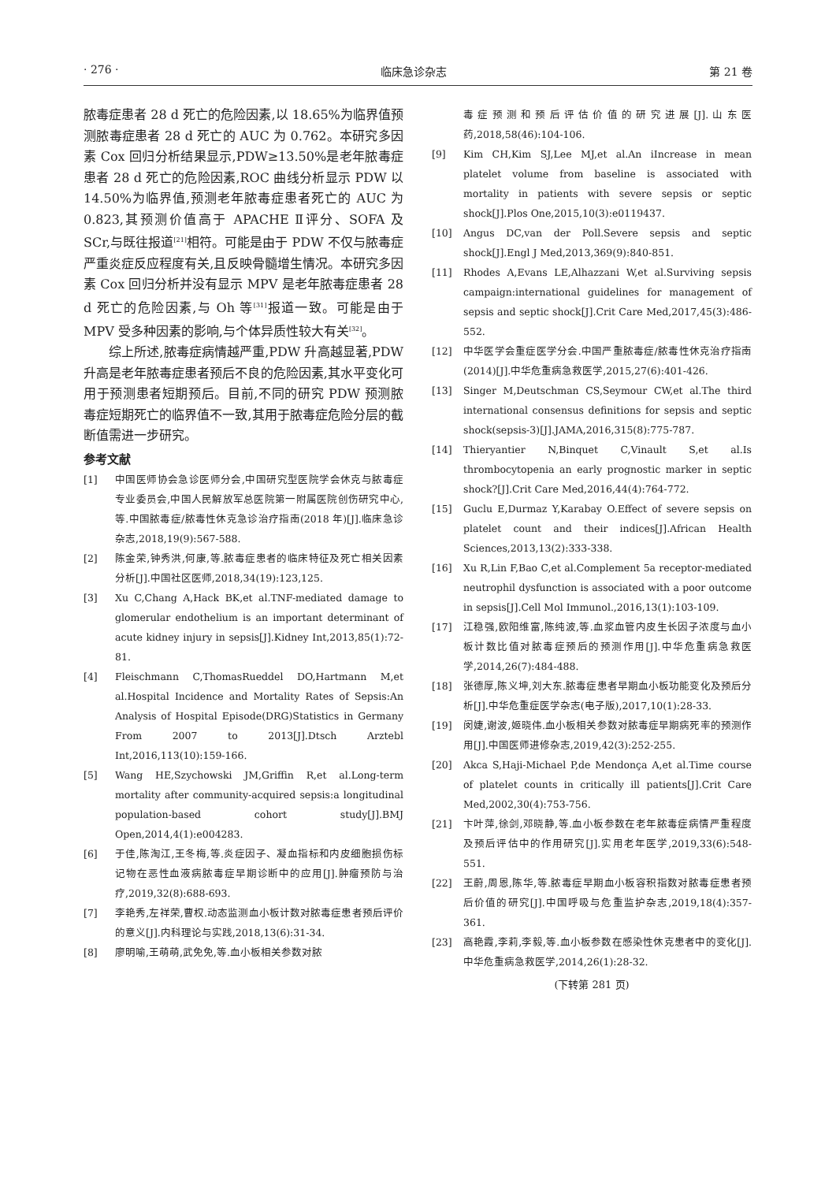· 276 · 临床急诊杂志 第 21 卷
脓毒症患者 28 d 死亡的危险因素,以 18.65%为临界值预测脓毒症患者 28 d 死亡的 AUC 为 0.762。本研究多因素 Cox 回归分析结果显示,PDW≥13.50%是老年脓毒症患者 28 d 死亡的危险因素,ROC 曲线分析显示 PDW 以 14.50%为临界值,预测老年脓毒症患者死亡的 AUC 为 0.823,其预测价值高于 APACHE Ⅱ评分、SOFA 及 SCr,与既往报道<sup>[21]</sup>相符。可能是由于 PDW 不仅与脓毒症严重炎症反应程度有关,且反映骨髓增生情况。本研究多因素 Cox 回归分析并没有显示 MPV 是老年脓毒症患者 28 d 死亡的危险因素,与 Oh 等<sup>[31]</sup>报道一致。可能是由于 MPV 受多种因素的影响,与个体异质性较大有关<sup>[32]</sup>。
综上所述,脓毒症病情越严重,PDW 升高越显著,PDW 升高是老年脓毒症患者预后不良的危险因素,其水平变化可用于预测患者短期预后。目前,不同的研究 PDW 预测脓毒症短期死亡的临界值不一致,其用于脓毒症危险分层的截断值需进一步研究。
参考文献
[1] 中国医师协会急诊医师分会,中国研究型医院学会休克与脓毒症专业委员会,中国人民解放军总医院第一附属医院创伤研究中心,等.中国脓毒症/脓毒性休克急诊治疗指南(2018 年)[J].临床急诊杂志,2018,19(9):567-588.
[2] 陈金荣,钟秀洪,何康,等.脓毒症患者的临床特征及死亡相关因素分析[J].中国社区医师,2018,34(19):123,125.
[3] Xu C,Chang A,Hack BK,et al.TNF-mediated damage to glomerular endothelium is an important determinant of acute kidney injury in sepsis[J].Kidney Int,2013,85(1):72-81.
[4] Fleischmann C,ThomasRueddel DO,Hartmann M,et al.Hospital Incidence and Mortality Rates of Sepsis:An Analysis of Hospital Episode(DRG)Statistics in Germany From 2007 to 2013[J].Dtsch Arztebl Int,2016,113(10):159-166.
[5] Wang HE,Szychowski JM,Griffin R,et al.Long-term mortality after community-acquired sepsis:a longitudinal population-based cohort study[J].BMJ Open,2014,4(1):e004283.
[6] 于佳,陈淘江,王冬梅,等.炎症因子、凝血指标和内皮细胞损伤标记物在恶性血液病脓毒症早期诊断中的应用[J].肿瘤预防与治疗,2019,32(8):688-693.
[7] 李艳秀,左祥荣,曹权.动态监测血小板计数对脓毒症患者预后评价的意义[J].内科理论与实践,2018,13(6):31-34.
[8] 廖明喻,王萌萌,武免免,等.血小板相关参数对脓
毒症预测和预后评估价值的研究进展[J].山东医药,2018,58(46):104-106.
[9] Kim CH,Kim SJ,Lee MJ,et al.An iIncrease in mean platelet volume from baseline is associated with mortality in patients with severe sepsis or septic shock[J].Plos One,2015,10(3):e0119437.
[10] Angus DC,van der Poll.Severe sepsis and septic shock[J].Engl J Med,2013,369(9):840-851.
[11] Rhodes A,Evans LE,Alhazzani W,et al.Surviving sepsis campaign:international guidelines for management of sepsis and septic shock[J].Crit Care Med,2017,45(3):486-552.
[12] 中华医学会重症医学分会.中国严重脓毒症/脓毒性休克治疗指南(2014)[J].中华危重病急救医学,2015,27(6):401-426.
[13] Singer M,Deutschman CS,Seymour CW,et al.The third international consensus definitions for sepsis and septic shock(sepsis-3)[J].JAMA,2016,315(8):775-787.
[14] Thieryantier N,Binquet C,Vinault S,et al.Is thrombocytopenia an early prognostic marker in septic shock?[J].Crit Care Med,2016,44(4):764-772.
[15] Guclu E,Durmaz Y,Karabay O.Effect of severe sepsis on platelet count and their indices[J].African Health Sciences,2013,13(2):333-338.
[16] Xu R,Lin F,Bao C,et al.Complement 5a receptor-mediated neutrophil dysfunction is associated with a poor outcome in sepsis[J].Cell Mol Immunol.,2016,13(1):103-109.
[17] 江稳强,欧阳维富,陈纯波,等.血浆血管内皮生长因子浓度与血小板计数比值对脓毒症预后的预测作用[J].中华危重病急救医学,2014,26(7):484-488.
[18] 张德厚,陈义坤,刘大东.脓毒症患者早期血小板功能变化及预后分析[J].中华危重症医学杂志(电子版),2017,10(1):28-33.
[19] 闵婕,谢波,姬晓伟.血小板相关参数对脓毒症早期病死率的预测作用[J].中国医师进修杂志,2019,42(3):252-255.
[20] Akca S,Haji-Michael P,de Mendonça A,et al.Time course of platelet counts in critically ill patients[J].Crit Care Med,2002,30(4):753-756.
[21] 卞叶萍,徐剑,邓晓静,等.血小板参数在老年脓毒症病情严重程度及预后评估中的作用研究[J].实用老年医学,2019,33(6):548-551.
[22] 王蔚,周恩,陈华,等.脓毒症早期血小板容积指数对脓毒症患者预后价值的研究[J].中国呼吸与危重监护杂志,2019,18(4):357-361.
[23] 高艳霞,李莉,李毅,等.血小板参数在感染性休克患者中的变化[J].中华危重病急救医学,2014,26(1):28-32.
(下转第 281 页)